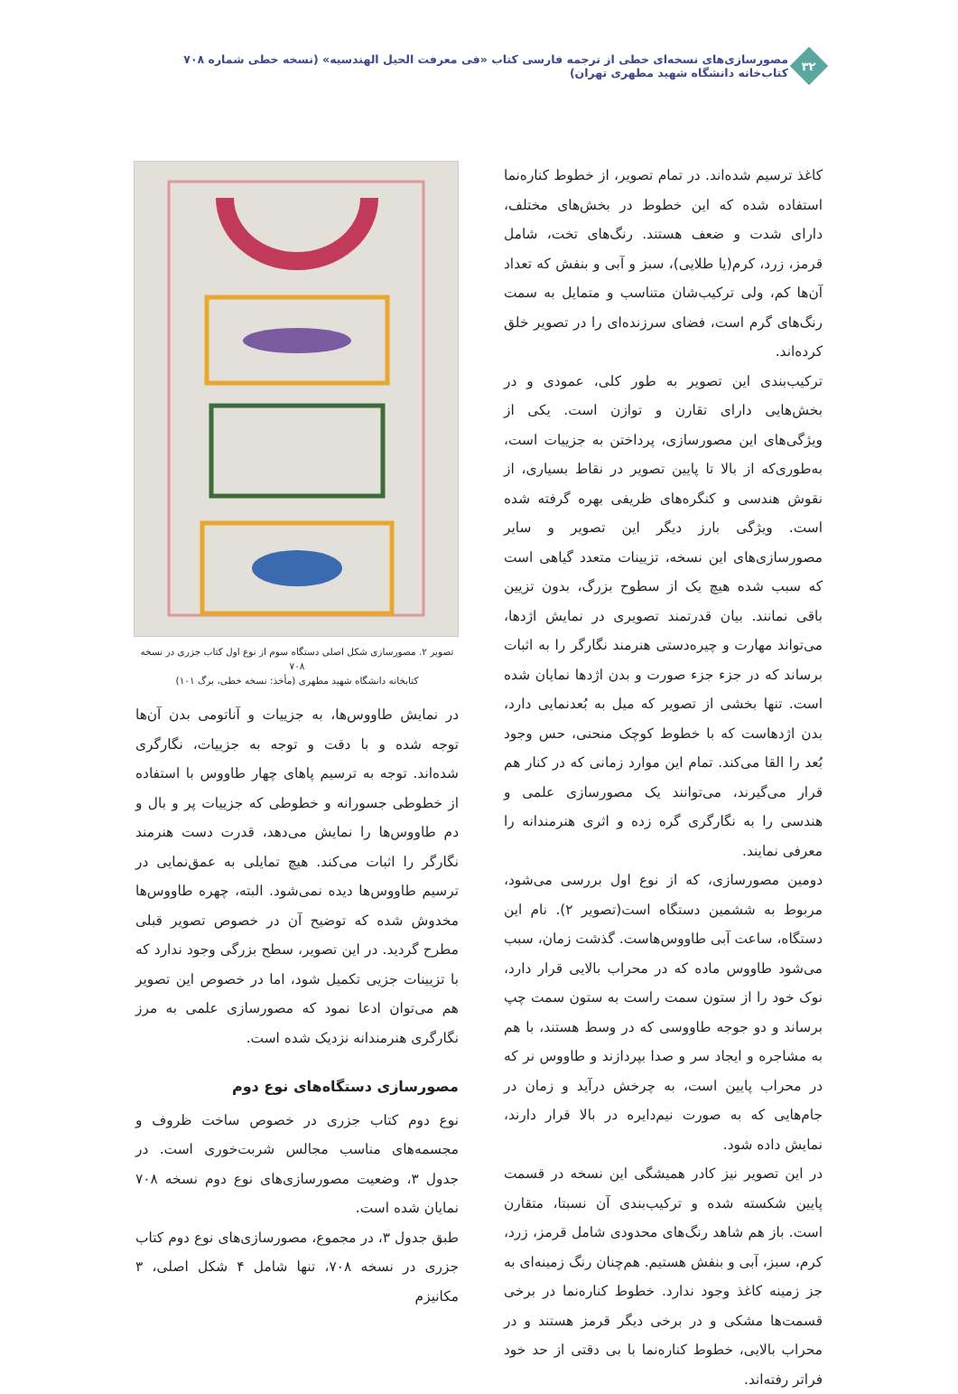۳۲
مصورسازی‌های نسخه‌ای خطی از ترجمه فارسی کتاب «فی معرفت الحیل الهندسیه» (نسخه خطی شماره ۷۰۸ کتاب‌خانه دانشگاه شهید مطهری تهران)
کاغذ ترسیم شده‌اند. در تمام تصویر، از خطوط کناره‌نما استفاده شده که این خطوط در بخش‌های مختلف، دارای شدت و ضعف هستند. رنگ‌های تخت، شامل قرمز، زرد، کرم(یا طلایی)، سبز و آبی و بنفش که تعداد آن‌ها کم، ولی ترکیب‌شان متناسب و متمایل به سمت رنگ‌های گرم است، فضای سرزنده‌ای را در تصویر خلق کرده‌اند.
ترکیب‌بندی این تصویر به طور کلی، عمودی و در بخش‌هایی دارای تقارن و توازن است. یکی از ویژگی‌های این مصورسازی، پرداختن به جزییات است، به‌طوری‌که از بالا تا پایین تصویر در نقاط بسیاری، از نقوش هندسی و کنگره‌های ظریفی بهره گرفته شده است. ویژگی بارز دیگر این تصویر و سایر مصورسازی‌های این نسخه، تزیینات متعدد گیاهی است که سبب شده هیچ یک از سطوح بزرگ، بدون تزیین باقی نمانند. بیان قدرتمند تصویری در نمایش اژدها، می‌تواند مهارت و چیره‌دستی هنرمند نگارگر را به اثبات برساند که در جزء جزء صورت و بدن اژدها نمایان شده است. تنها بخشی از تصویر که میل به بُعدنمایی دارد، بدن اژدهاست که با خطوط کوچک منحنی، حس وجود بُعد را القا می‌کند. تمام این موارد زمانی که در کنار هم قرار می‌گیرند، می‌توانند یک مصورسازی علمی و هندسی را به نگارگری گره زده و اثری هنرمندانه را معرفی نمایند.
دومین مصورسازی، که از نوع اول بررسی می‌شود، مربوط به ششمین دستگاه است(تصویر ۲). نام این دستگاه، ساعت آبی طاووس‌هاست. گذشت زمان، سبب می‌شود طاووس ماده که در محراب بالایی قرار دارد، نوک خود را از ستون سمت راست به ستون سمت چپ برساند و دو جوجه طاووسی که در وسط هستند، با هم به مشاجره و ایجاد سر و صدا بپردازند و طاووس نر که در محراب پایین است، به چرخش درآید و زمان در جام‌هایی که به صورت نیم‌دایره در بالا قرار دارند، نمایش داده شود.
در این تصویر نیز کادر همیشگی این نسخه در قسمت پایین شکسته شده و ترکیب‌بندی آن نسبتا، متقارن است. باز هم شاهد رنگ‌های محدودی شامل قرمز، زرد، کرم، سبز، آبی و بنفش هستیم. هم‌چنان رنگ زمینه‌ای به جز زمینه کاغذ وجود ندارد. خطوط کناره‌نما در برخی قسمت‌ها مشکی و در برخی دیگر قرمز هستند و در محراب بالایی، خطوط کناره‌نما با بی دقتی از حد خود فراتر رفته‌اند.
تصویر ۲. مصورسازی شکل اصلی دستگاه سوم از نوع اول کتاب جزری در نسخه ۷۰۸
کتابخانه دانشگاه شهید مطهری (مأخذ: نسخه خطی، برگ ۱۰۱)
در نمایش طاووس‌ها، به جزییات و آناتومی بدن آن‌ها توجه شده و با دقت و توجه به جزییات، نگارگری شده‌اند. توجه به ترسیم پاهای چهار طاووس با استفاده از خطوطی جسورانه و خطوطی که جزییات پر و بال و دم طاووس‌ها را نمایش می‌دهد، قدرت دست هنرمند نگارگر را اثبات می‌کند. هیچ تمایلی به عمق‌نمایی در ترسیم طاووس‌ها دیده نمی‌شود. البته، چهره طاووس‌ها مخدوش شده که توضیح آن در خصوص تصویر قبلی مطرح گردید. در این تصویر، سطح بزرگی وجود ندارد که با تزیینات جزیی تکمیل شود، اما در خصوص این تصویر هم می‌توان ادعا نمود که مصورسازی علمی به مرز نگارگری هنرمندانه نزدیک شده است.
مصورسازی دستگاه‌های نوع دوم
نوع دوم کتاب جزری در خصوص ساخت ظروف و مجسمه‌های مناسب مجالس شربت‌خوری است. در جدول ۳، وضعیت مصورسازی‌های نوع دوم نسخه ۷۰۸ نمایان شده است.
طبق جدول ۳، در مجموع، مصورسازی‌های نوع دوم کتاب جزری در نسخه ۷۰۸، تنها شامل ۴ شکل اصلی، ۳ مکانیزم